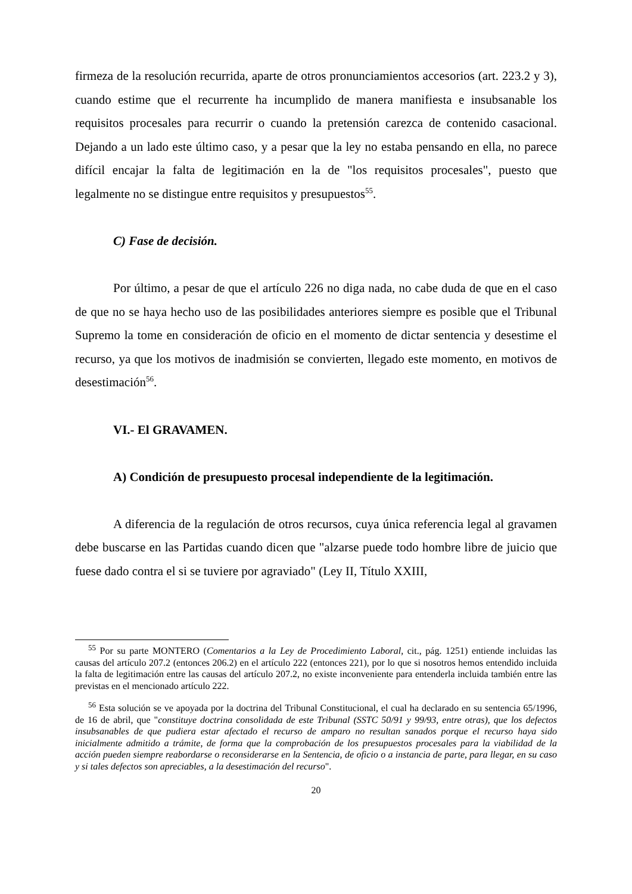firmeza de la resolución recurrida, aparte de otros pronunciamientos accesorios (art. 223.2 y 3), cuando estime que el recurrente ha incumplido de manera manifiesta e insubsanable los requisitos procesales para recurrir o cuando la pretensión carezca de contenido casacional. Dejando a un lado este último caso, y a pesar que la ley no estaba pensando en ella, no parece difícil encajar la falta de legitimación en la de "los requisitos procesales", puesto que legalmente no se distingue entre requisitos y presupuestos<sup>55</sup>.
C) Fase de decisión.
Por último, a pesar de que el artículo 226 no diga nada, no cabe duda de que en el caso de que no se haya hecho uso de las posibilidades anteriores siempre es posible que el Tribunal Supremo la tome en consideración de oficio en el momento de dictar sentencia y desestime el recurso, ya que los motivos de inadmisión se convierten, llegado este momento, en motivos de desestimación<sup>56</sup>.
VI.- El GRAVAMEN.
A) Condición de presupuesto procesal independiente de la legitimación.
A diferencia de la regulación de otros recursos, cuya única referencia legal al gravamen debe buscarse en las Partidas cuando dicen que "alzarse puede todo hombre libre de juicio que fuese dado contra el si se tuviere por agraviado" (Ley II, Título XXIII,
<sup>55</sup> Por su parte MONTERO (Comentarios a la Ley de Procedimiento Laboral, cit., pág. 1251) entiende incluidas las causas del artículo 207.2 (entonces 206.2) en el artículo 222 (entonces 221), por lo que si nosotros hemos entendido incluida la falta de legitimación entre las causas del artículo 207.2, no existe inconveniente para entenderla incluida también entre las previstas en el mencionado artículo 222.
<sup>56</sup> Esta solución se ve apoyada por la doctrina del Tribunal Constitucional, el cual ha declarado en su sentencia 65/1996, de 16 de abril, que "constituye doctrina consolidada de este Tribunal (SSTC 50/91 y 99/93, entre otras), que los defectos insubsanables de que pudiera estar afectado el recurso de amparo no resultan sanados porque el recurso haya sido inicialmente admitido a trámite, de forma que la comprobación de los presupuestos procesales para la viabilidad de la acción pueden siempre reabordarse o reconsiderarse en la Sentencia, de oficio o a instancia de parte, para llegar, en su caso y si tales defectos son apreciables, a la desestimación del recurso".
20